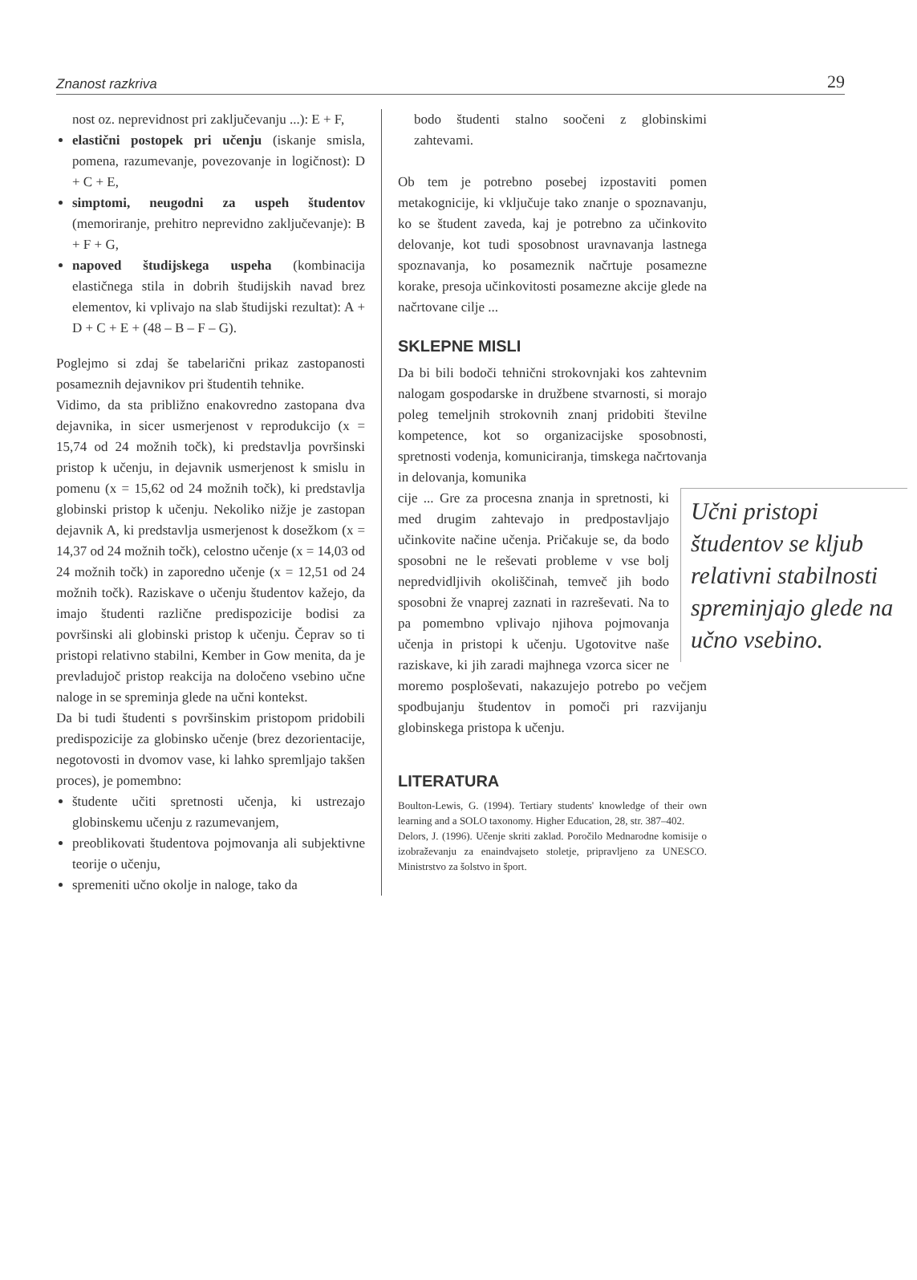Znanost razkriva 29
nost oz. neprevidnost pri zaključevanju ...): E + F,
elastični postopek pri učenju (iskanje smisla, pomena, razumevanje, povezovanje in logičnost): D + C + E,
simptomi, neugodni za uspeh študentov (memoriranje, prehitro neprevidno zaključevanje): B + F + G,
napoved študijskega uspeha (kombinacija elastičnega stila in dobrih študijskih navad brez elementov, ki vplivajo na slab študijski rezultat): A + D + C + E + (48 – B – F – G).
Poglejmo si zdaj še tabelarični prikaz zastopanosti posameznih dejavnikov pri študentih tehnike.
Vidimo, da sta približno enakovredno zastopana dva dejavnika, in sicer usmerjenost v reprodukcijo (x = 15,74 od 24 možnih točk), ki predstavlja površinski pristop k učenju, in dejavnik usmerjenost k smislu in pomenu (x = 15,62 od 24 možnih točk), ki predstavlja globinski pristop k učenju. Nekoliko nižje je zastopan dejavnik A, ki predstavlja usmerjenost k dosežkom (x = 14,37 od 24 možnih točk), celostno učenje (x = 14,03 od 24 možnih točk) in zaporedno učenje (x = 12,51 od 24 možnih točk). Raziskave o učenju študentov kažejo, da imajo študenti različne predispozicije bodisi za površinski ali globinski pristop k učenju. Čeprav so ti pristopi relativno stabilni, Kember in Gow menita, da je prevladujoč pristop reakcija na določeno vsebino učne naloge in se spreminja glede na učni kontekst.
Da bi tudi študenti s površinskim pristopom pridobili predispozicije za globinsko učenje (brez dezorientacije, negotovosti in dvomov vase, ki lahko spremljajo takšen proces), je pomembno:
študente učiti spretnosti učenja, ki ustrezajo globinskemu učenju z razumevanjem,
preoblikovati študentova pojmovanja ali subjektivne teorije o učenju,
spremeniti učno okolje in naloge, tako da
bodo študenti stalno soočeni z globinskimi zahtevami.
Ob tem je potrebno posebej izpostaviti pomen metakognicije, ki vključuje tako znanje o spoznavanju, ko se študent zaveda, kaj je potrebno za učinkovito delovanje, kot tudi sposobnost uravnavanja lastnega spoznavanja, ko posameznik načrtuje posamezne korake, presoja učinkovitosti posamezne akcije glede na načrtovane cilje ...
SKLEPNE MISLI
Da bi bili bodoči tehnični strokovnjaki kos zahtevnim nalogam gospodarske in družbene stvarnosti, si morajo poleg temeljnih strokovnih znanj pridobiti številne kompetence, kot so organizacijske sposobnosti, spretnosti vodenja, komuniciranja, timskega načrtovanja in delovanja, komunika
Učni pristopi študentov se kljub relativni stabilnosti spreminjajo glede na učno vsebino.
cije ... Gre za procesna znanja in spretnosti, ki med drugim zahtevajo in predpostavljajo učinkovite načine učenja. Pričakuje se, da bodo sposobni ne le reševati probleme v vse bolj nepredvidljivih okoliščinah, temveč jih bodo sposobni že vnaprej zaznati in razreševati. Na to pa pomembno vplivajo njihova pojmovanja učenja in pristopi k učenju. Ugotovitve naše raziskave, ki jih zaradi majhnega vzorca sicer ne moremo posploševati, nakazujejo potrebo po večjem spodbujanju študentov in pomoči pri razvijanju globinskega pristopa k učenju.
LITERATURA
Boulton-Lewis, G. (1994). Tertiary students' knowledge of their own learning and a SOLO taxonomy. Higher Education, 28, str. 387–402.
Delors, J. (1996). Učenje skriti zaklad. Poročilo Mednarodne komisije o izobraževanju za enaindvajseto stoletje, pripravljeno za UNESCO. Ministrstvo za šolstvo in šport.